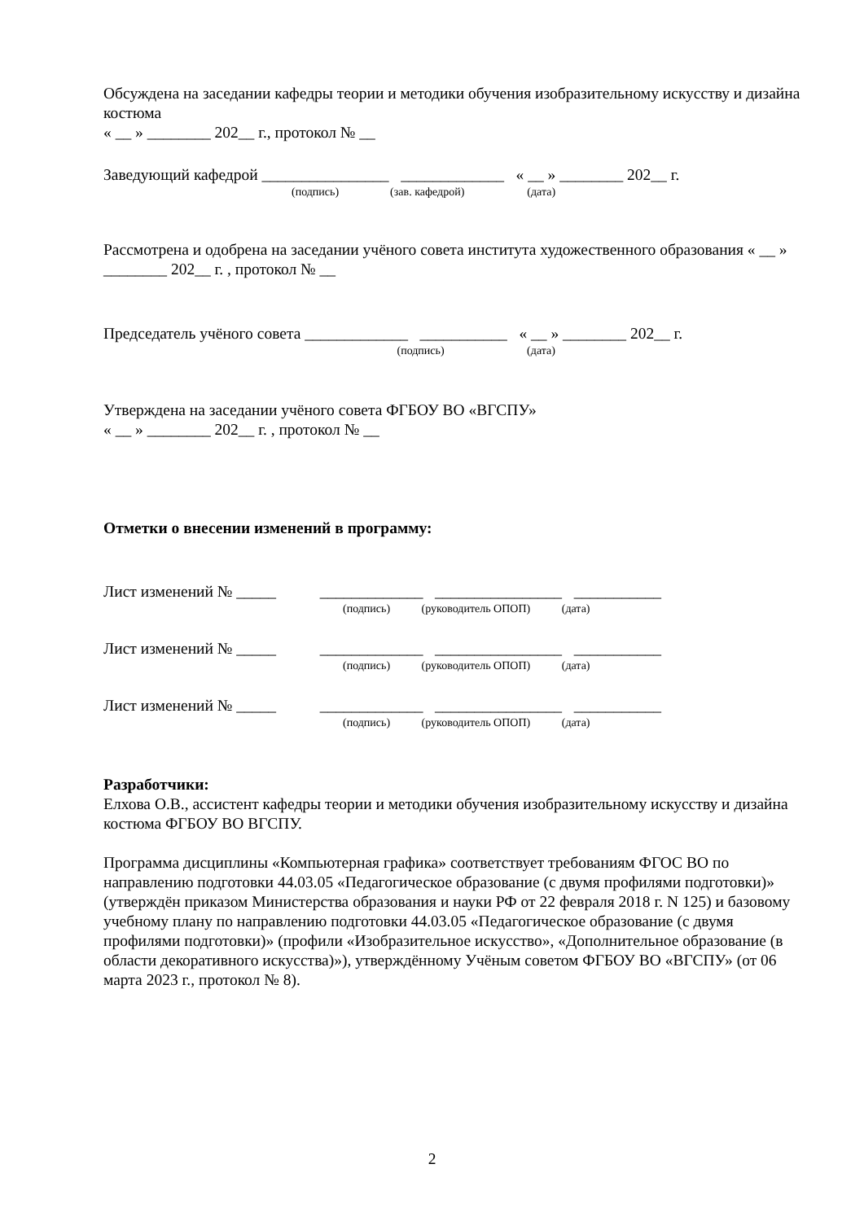Обсуждена на заседании кафедры теории и методики обучения изобразительному искусству и дизайна костюма
« __ » ________ 202__ г., протокол № __
Заведующий кафедрой ________________ _____________ « __ » ________ 202__ г.
(подпись) (зав. кафедрой) (дата)
Рассмотрена и одобрена на заседании учёного совета института художественного образования « __ » ________ 202__ г. , протокол № __
Председатель учёного совета _____________ ___________ « __ » ________ 202__ г.
(подпись) (дата)
Утверждена на заседании учёного совета ФГБОУ ВО «ВГСПУ»
« __ » ________ 202__ г. , протокол № __
Отметки о внесении изменений в программу:
Лист изменений № _____ _____________ ________________ ___________
(подпись) (руководитель ОПОП) (дата)
Лист изменений № _____ _____________ ________________ ___________
(подпись) (руководитель ОПОП) (дата)
Лист изменений № _____ _____________ ________________ ___________
(подпись) (руководитель ОПОП) (дата)
Разработчики:
Елхова О.В., ассистент кафедры теории и методики обучения изобразительному искусству и дизайна костюма ФГБОУ ВО ВГСПУ.
Программа дисциплины «Компьютерная графика» соответствует требованиям ФГОС ВО по направлению подготовки 44.03.05 «Педагогическое образование (с двумя профилями подготовки)» (утверждён приказом Министерства образования и науки РФ от 22 февраля 2018 г. N 125) и базовому учебному плану по направлению подготовки 44.03.05 «Педагогическое образование (с двумя профилями подготовки)» (профили «Изобразительное искусство», «Дополнительное образование (в области декоративного искусства)»), утверждённому Учёным советом ФГБОУ ВО «ВГСПУ» (от 06 марта 2023 г., протокол № 8).
2